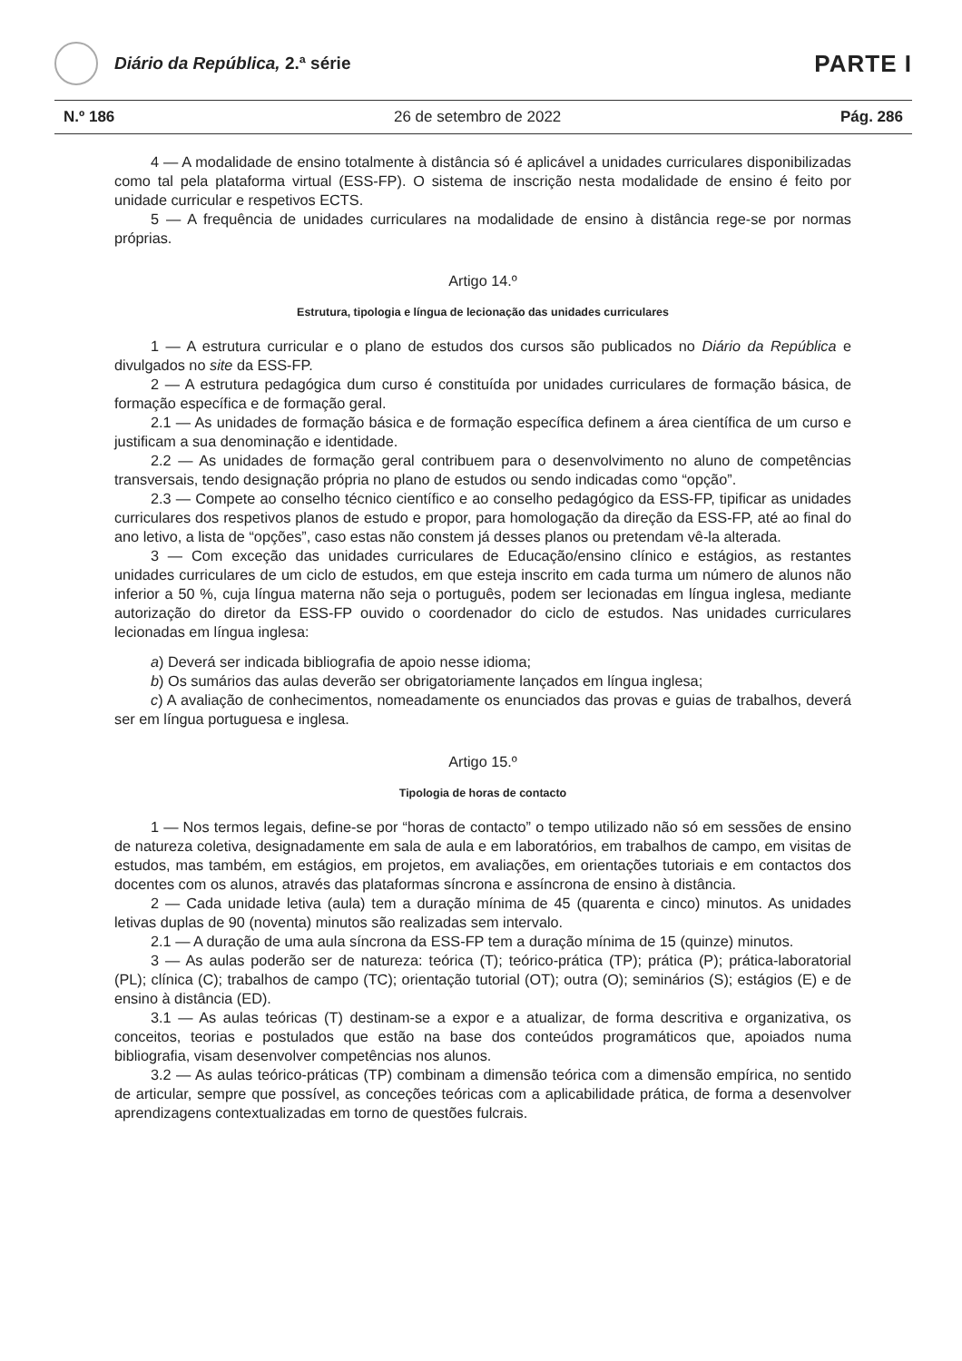Diário da República, 2.ª série
PARTE I
N.º 186 26 de setembro de 2022 Pág. 286
4 — A modalidade de ensino totalmente à distância só é aplicável a unidades curriculares disponibilizadas como tal pela plataforma virtual (ESS-FP). O sistema de inscrição nesta modalidade de ensino é feito por unidade curricular e respetivos ECTS.
5 — A frequência de unidades curriculares na modalidade de ensino à distância rege-se por normas próprias.
Artigo 14.º
Estrutura, tipologia e língua de lecionação das unidades curriculares
1 — A estrutura curricular e o plano de estudos dos cursos são publicados no Diário da República e divulgados no site da ESS-FP.
2 — A estrutura pedagógica dum curso é constituída por unidades curriculares de formação básica, de formação específica e de formação geral.
2.1 — As unidades de formação básica e de formação específica definem a área científica de um curso e justificam a sua denominação e identidade.
2.2 — As unidades de formação geral contribuem para o desenvolvimento no aluno de competências transversais, tendo designação própria no plano de estudos ou sendo indicadas como “opção”.
2.3 — Compete ao conselho técnico científico e ao conselho pedagógico da ESS-FP, tipificar as unidades curriculares dos respetivos planos de estudo e propor, para homologação da direção da ESS-FP, até ao final do ano letivo, a lista de “opções”, caso estas não constem já desses planos ou pretendam vê-la alterada.
3 — Com exceção das unidades curriculares de Educação/ensino clínico e estágios, as restantes unidades curriculares de um ciclo de estudos, em que esteja inscrito em cada turma um número de alunos não inferior a 50 %, cuja língua materna não seja o português, podem ser lecionadas em língua inglesa, mediante autorização do diretor da ESS-FP ouvido o coordenador do ciclo de estudos. Nas unidades curriculares lecionadas em língua inglesa:
a) Deverá ser indicada bibliografia de apoio nesse idioma;
b) Os sumários das aulas deverão ser obrigatoriamente lançados em língua inglesa;
c) A avaliação de conhecimentos, nomeadamente os enunciados das provas e guias de trabalhos, deverá ser em língua portuguesa e inglesa.
Artigo 15.º
Tipologia de horas de contacto
1 — Nos termos legais, define-se por “horas de contacto” o tempo utilizado não só em sessões de ensino de natureza coletiva, designadamente em sala de aula e em laboratórios, em trabalhos de campo, em visitas de estudos, mas também, em estágios, em projetos, em avaliações, em orientações tutoriais e em contactos dos docentes com os alunos, através das plataformas síncrona e assíncrona de ensino à distância.
2 — Cada unidade letiva (aula) tem a duração mínima de 45 (quarenta e cinco) minutos. As unidades letivas duplas de 90 (noventa) minutos são realizadas sem intervalo.
2.1 — A duração de uma aula síncrona da ESS-FP tem a duração mínima de 15 (quinze) minutos.
3 — As aulas poderão ser de natureza: teórica (T); teórico-prática (TP); prática (P); prática-laboratorial (PL); clínica (C); trabalhos de campo (TC); orientação tutorial (OT); outra (O); seminários (S); estágios (E) e de ensino à distância (ED).
3.1 — As aulas teóricas (T) destinam-se a expor e a atualizar, de forma descritiva e organizativa, os conceitos, teorias e postulados que estão na base dos conteúdos programáticos que, apoiados numa bibliografia, visam desenvolver competências nos alunos.
3.2 — As aulas teórico-práticas (TP) combinam a dimensão teórica com a dimensão empírica, no sentido de articular, sempre que possível, as conceções teóricas com a aplicabilidade prática, de forma a desenvolver aprendizagens contextualizadas em torno de questões fulcrais.